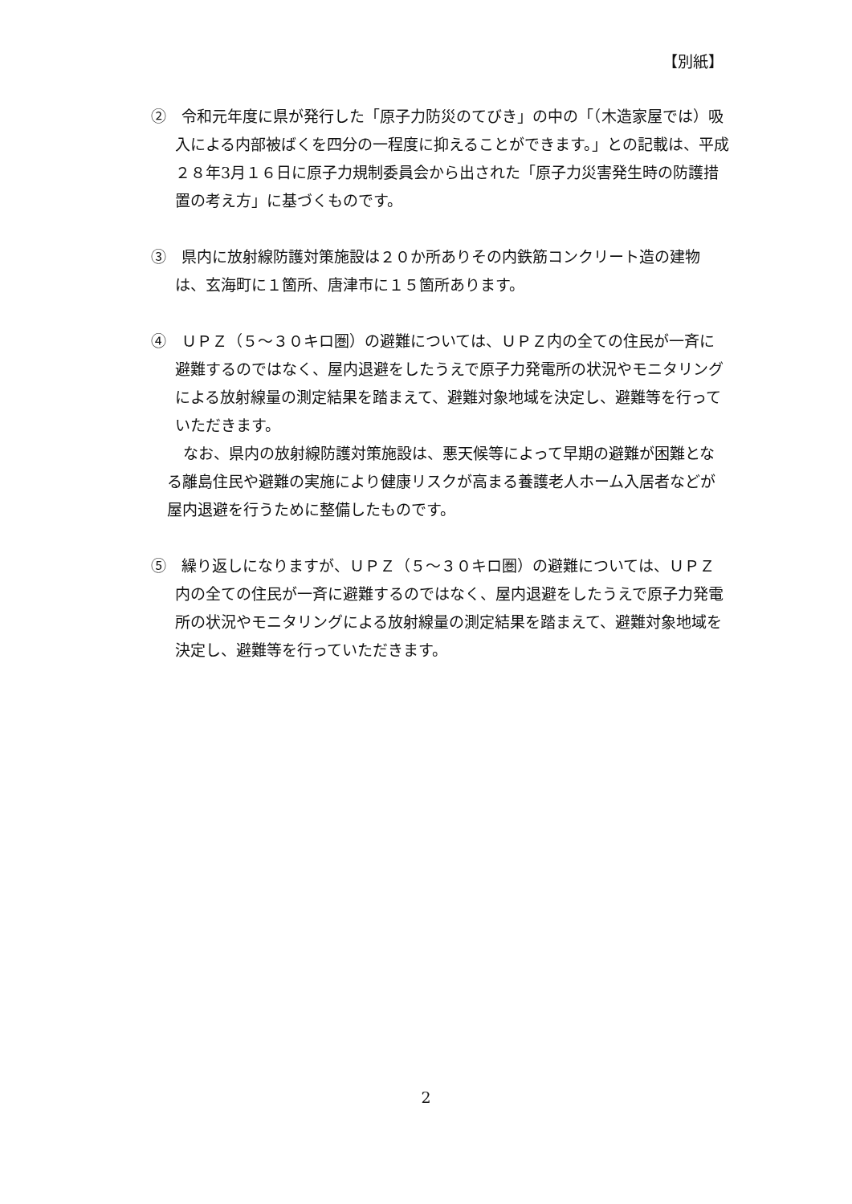【別紙】
②　令和元年度に県が発行した「原子力防災のてびき」の中の「（木造家屋では）吸入による内部被ばくを四分の一程度に抑えることができます。」との記載は、平成２８年3月１６日に原子力規制委員会から出された「原子力災害発生時の防護措置の考え方」に基づくものです。
③　県内に放射線防護対策施設は２０か所ありその内鉄筋コンクリート造の建物は、玄海町に１箇所、唐津市に１５箇所あります。
④　ＵＰＺ（５～３０キロ圏）の避難については、ＵＰＺ内の全ての住民が一斉に避難するのではなく、屋内退避をしたうえで原子力発電所の状況やモニタリングによる放射線量の測定結果を踏まえて、避難対象地域を決定し、避難等を行っていただきます。
なお、県内の放射線防護対策施設は、悪天候等によって早期の避難が困難となる離島住民や避難の実施により健康リスクが高まる養護老人ホーム入居者などが屋内退避を行うために整備したものです。
⑤　繰り返しになりますが、ＵＰＺ（５～３０キロ圏）の避難については、ＵＰＺ内の全ての住民が一斉に避難するのではなく、屋内退避をしたうえで原子力発電所の状況やモニタリングによる放射線量の測定結果を踏まえて、避難対象地域を決定し、避難等を行っていただきます。
2